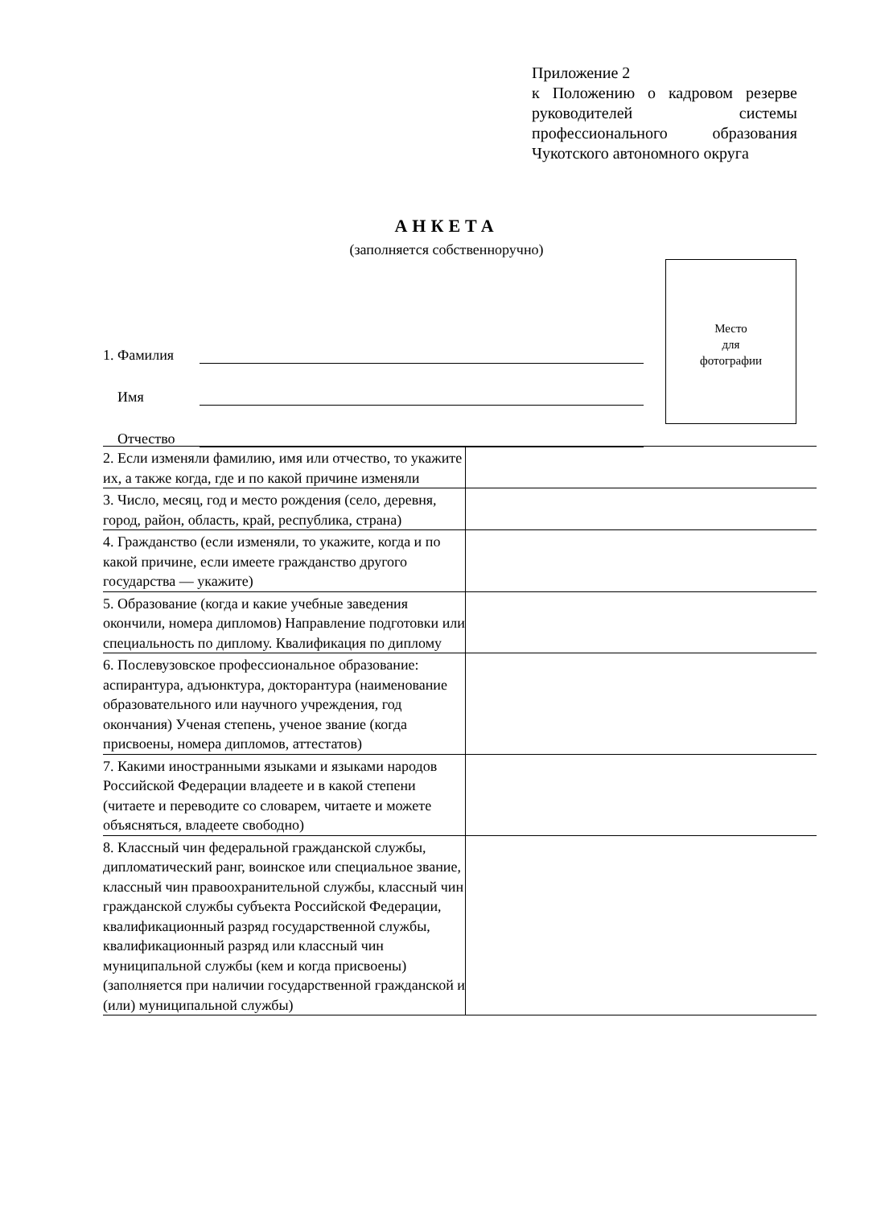Приложение 2
к Положению о кадровом резерве руководителей системы профессионального образования Чукотского автономного округа
АНКЕТА
(заполняется собственноручно)
Место
для
фотографии
1. Фамилия
Имя
Отчество
| 2. Если изменяли фамилию, имя или отчество, то укажите их, а также когда, где и по какой причине изменяли | |
| 3. Число, месяц, год и место рождения (село, деревня, город, район, область, край, республика, страна) | |
| 4. Гражданство (если изменяли, то укажите, когда и по какой причине, если имеете гражданство другого государства — укажите) | |
| 5. Образование (когда и какие учебные заведения окончили, номера дипломов) Направление подготовки или специальность по диплому. Квалификация по диплому | |
| 6. Послевузовское профессиональное образование: аспирантура, адъюнктура, докторантура (наименование образовательного или научного учреждения, год окончания) Ученая степень, ученое звание (когда присвоены, номера дипломов, аттестатов) | |
| 7. Какими иностранными языками и языками народов Российской Федерации владеете и в какой степени (читаете и переводите со словарем, читаете и можете объясняться, владеете свободно) | |
| 8. Классный чин федеральной гражданской службы, дипломатический ранг, воинское или специальное звание, классный чин правоохранительной службы, классный чин гражданской службы субъекта Российской Федерации, квалификационный разряд государственной службы, квалификационный разряд или классный чин муниципальной службы (кем и когда присвоены) (заполняется при наличии государственной гражданской и (или) муниципальной службы) | |